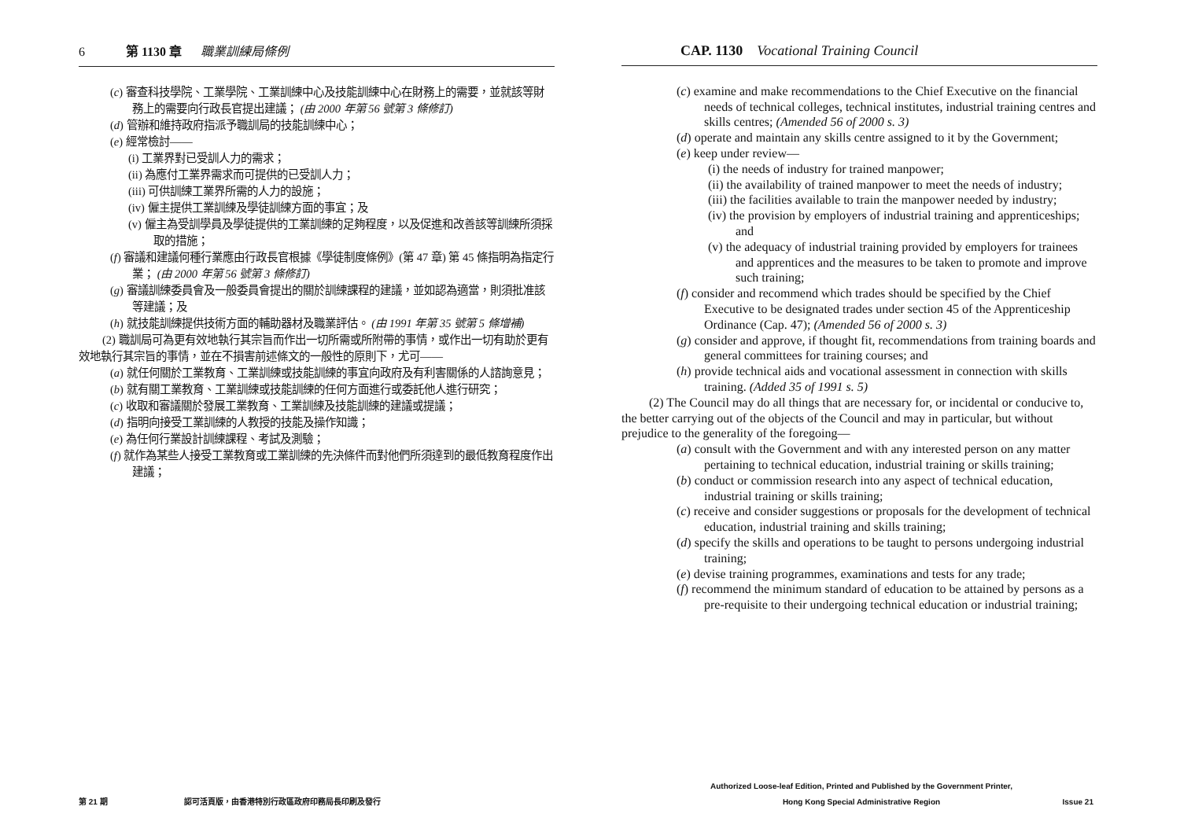6 第 1130 章 職業訓練局條例
(c) 審查科技學院、工業學院、工業訓練中心及技能訓練中心在財務上的需要，並就該等財務上的需要向行政長官提出建議； (由 2000 年第 56 號第 3 條修訂)
(d) 管辦和維持政府指派予職訓局的技能訓練中心；
(e) 經常檢討——
(i) 工業界對已受訓人力的需求；
(ii) 為應付工業界需求而可提供的已受訓人力；
(iii) 可供訓練工業界所需的人力的設施；
(iv) 僱主提供工業訓練及學徒訓練方面的事宜；及
(v) 僱主為受訓學員及學徒提供的工業訓練的足夠程度，以及促進和改善該等訓練所須採取的措施；
(f) 審議和建議何種行業應由行政長官根據《學徒制度條例》(第 47 章) 第 45 條指明為指定行業； (由 2000 年第 56 號第 3 條修訂)
(g) 審議訓練委員會及一般委員會提出的關於訓練課程的建議，並如認為適當，則須批准該等建議；及
(h) 就技能訓練提供技術方面的輔助器材及職業評估。 (由 1991 年第 35 號第 5 條增補)
(2) 職訓局可為更有效地執行其宗旨而作出一切所需或所附帶的事情，或作出一切有助於更有效地執行其宗旨的事情，並在不損害前述條文的一般性的原則下，尤可——
(a) 就任何關於工業教育、工業訓練或技能訓練的事宜向政府及有利害關係的人諮詢意見；
(b) 就有關工業教育、工業訓練或技能訓練的任何方面進行或委託他人進行研究；
(c) 收取和審議關於發展工業教育、工業訓練及技能訓練的建議或提議；
(d) 指明向接受工業訓練的人教授的技能及操作知識；
(e) 為任何行業設計訓練課程、考試及測驗；
(f) 就作為某些人接受工業教育或工業訓練的先決條件而對他們所須達到的最低教育程度作出建議；
第 21 期 認可活頁版，由香港特別行政區政府印務局長印刷及發行
CAP. 1130 Vocational Training Council
(c) examine and make recommendations to the Chief Executive on the financial needs of technical colleges, technical institutes, industrial training centres and skills centres; (Amended 56 of 2000 s. 3)
(d) operate and maintain any skills centre assigned to it by the Government;
(e) keep under review—
(i) the needs of industry for trained manpower;
(ii) the availability of trained manpower to meet the needs of industry;
(iii) the facilities available to train the manpower needed by industry;
(iv) the provision by employers of industrial training and apprenticeships; and
(v) the adequacy of industrial training provided by employers for trainees and apprentices and the measures to be taken to promote and improve such training;
(f) consider and recommend which trades should be specified by the Chief Executive to be designated trades under section 45 of the Apprenticeship Ordinance (Cap. 47); (Amended 56 of 2000 s. 3)
(g) consider and approve, if thought fit, recommendations from training boards and general committees for training courses; and
(h) provide technical aids and vocational assessment in connection with skills training. (Added 35 of 1991 s. 5)
(2) The Council may do all things that are necessary for, or incidental or conducive to, the better carrying out of the objects of the Council and may in particular, but without prejudice to the generality of the foregoing—
(a) consult with the Government and with any interested person on any matter pertaining to technical education, industrial training or skills training;
(b) conduct or commission research into any aspect of technical education, industrial training or skills training;
(c) receive and consider suggestions or proposals for the development of technical education, industrial training and skills training;
(d) specify the skills and operations to be taught to persons undergoing industrial training;
(e) devise training programmes, examinations and tests for any trade;
(f) recommend the minimum standard of education to be attained by persons as a pre-requisite to their undergoing technical education or industrial training;
Authorized Loose-leaf Edition, Printed and Published by the Government Printer,
Hong Kong Special Administrative Region
Issue 21